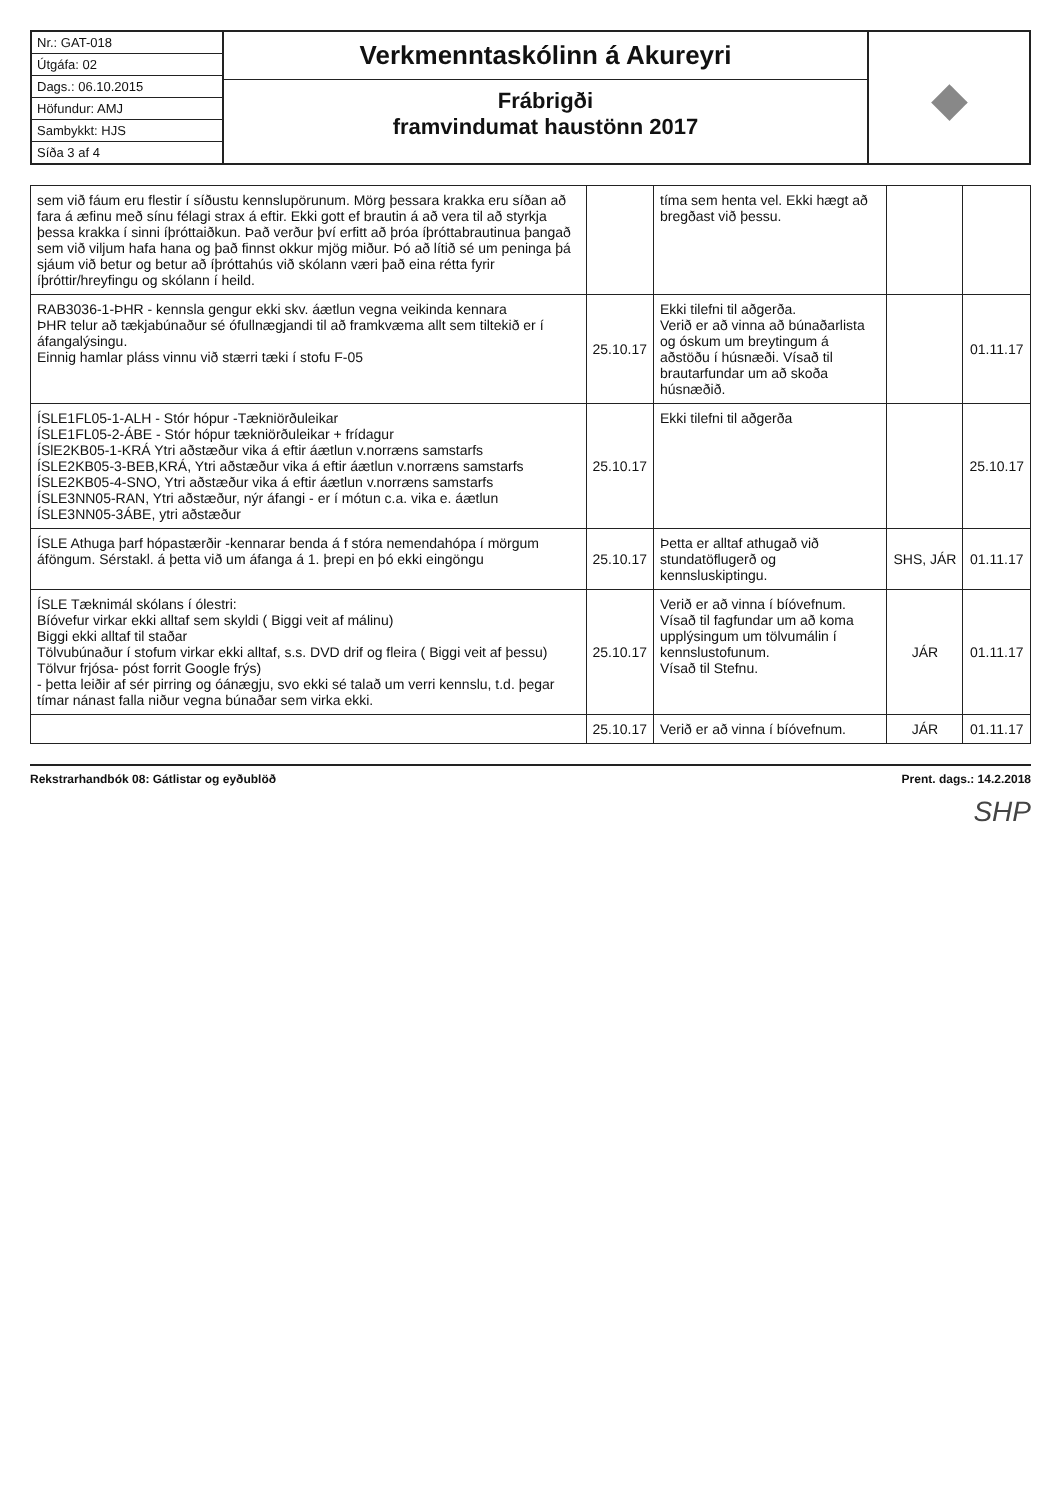Nr.: GAT-018
Útgáfa: 02
Dags.: 06.10.2015
Höfundur: AMJ
Sambykkt: HJS
Síða 3 af 4
Verkmenntaskólinn á Akureyri
Frábrigði
framvindumat haustönn 2017
◆
| sem við fáum eru flestir í síðustu kennslupörunum. Mörg þessara krakka eru síðan að fara á æfinu með sínu félagi strax á eftir. Ekki gott ef brautin á að vera til að styrkja þessa krakka í sinni íþróttaiðkun. Það verður því erfitt að þróa íþróttabrautinua þangað sem við viljum hafa hana og það finnst okkur mjög miður. Þó að lítið sé um peninga þá sjáum við betur og betur að íþróttahús við skólann væri það eina rétta fyrir íþróttir/hreyfingu og skólann í heild. | | tíma sem henta vel. Ekki hægt að bregðast við þessu. | | |
| RAB3036-1-ÞHR - kennsla gengur ekki skv. áætlun vegna veikinda kennara ÞHR telur að tækjabúnaður sé ófullnægjandi til að framkvæma allt sem tiltekið er í áfangalýsingu. Einnig hamlar pláss vinnu við stærri tæki í stofu F-05 | 25.10.17 | Ekki tilefni til aðgerða. Verið er að vinna að búnaðarlista og óskum um breytingum á aðstöðu í húsnæði. Vísað til brautarfundar um að skoða húsnæðið. | | 01.11.17 |
| ÍSLE1FL05-1-ALH - Stór hópur -Tækniörðuleikar ÍSLE1FL05-2-ÁBE - Stór hópur tækniörðuleikar + frídagur ÍSlE2KB05-1-KRÁ Ytri aðstæður vika á eftir áætlun v.norræns samstarfs ÍSLE2KB05-3-BEB,KRÁ, Ytri aðstæður vika á eftir áætlun v.norræns samstarfs ÍSLE2KB05-4-SNO, Ytri aðstæður vika á eftir áætlun v.norræns samstarfs ÍSLE3NN05-RAN, Ytri aðstæður, nýr áfangi - er í mótun c.a. vika e. áætlun ÍSLE3NN05-3ÁBE, ytri aðstæður | 25.10.17 | Ekki tilefni til aðgerða | | 25.10.17 |
| ÍSLE Athuga þarf hópastærðir -kennarar benda á f stóra nemendahópa í mörgum áföngum. Sérstakl. á þetta við um áfanga á 1. þrepi en þó ekki eingöngu | 25.10.17 | Þetta er alltaf athugað við stundatöflugerð og kennsluskiptingu. | SHS, JÁR | 01.11.17 |
| ÍSLE Tæknimál skólans í ólestri: Bíóvefur virkar ekki alltaf sem skyldi ( Biggi veit af málinu) Biggi ekki alltaf til staðar Tölvubúnaður í stofum virkar ekki alltaf, s.s. DVD drif og fleira ( Biggi veit af þessu) Tölvur frjósa- póst forrit Google frýs) - þetta leiðir af sér pirring og óánægju, svo ekki sé talað um verri kennslu, t.d. þegar tímar nánast falla niður vegna búnaðar sem virka ekki. | 25.10.17 | Verið er að vinna í bíóvefnum. Vísað til fagfundar um að koma upplýsingum um tölvumálin í kennslustofunum. Vísað til Stefnu. | JÁR | 01.11.17 |
| | 25.10.17 | Verið er að vinna í bíóvefnum. | JÁR | 01.11.17 |
Rekstrarhandbók 08: Gátlistar og eyðublöð Prent. dags.: 14.2.2018
SHP